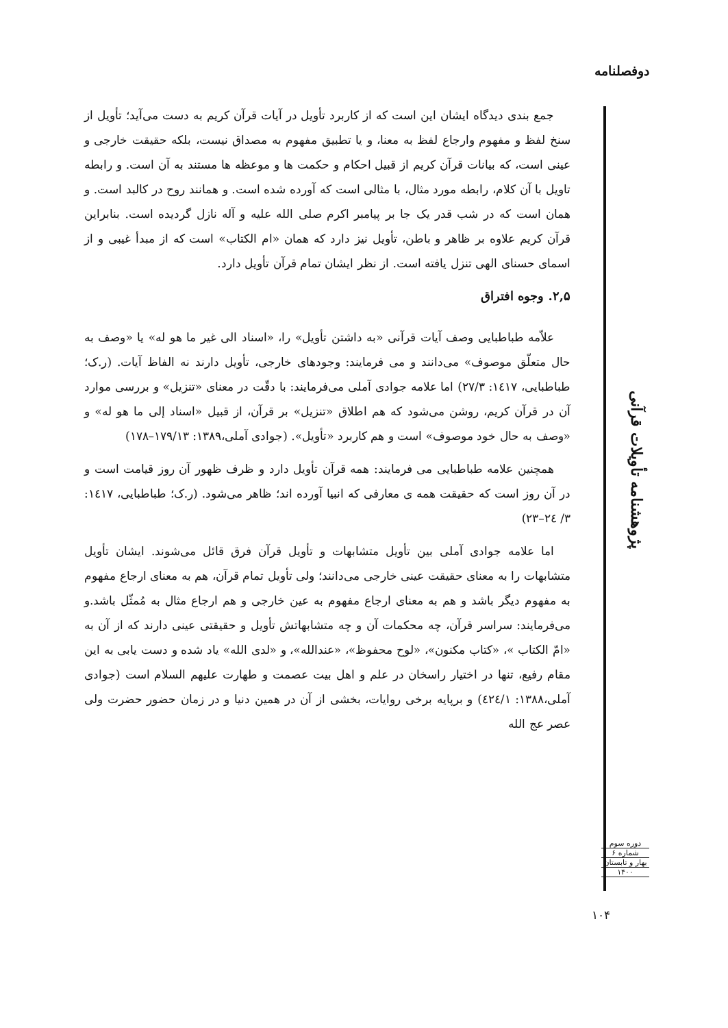دوفصلنامه
جمع بندی دیدگاه ایشان این است که از کاربرد تأویل در آیات قرآن کریم به دست می‌آید؛ تأویل از سنخ لفظ و مفهوم وارجاع لفظ به معنا، و یا تطبیق مفهوم به مصداق نیست، بلکه حقیقت خارجی و عینی است، که بیانات قرآن کریم از قبیل احکام و حکمت ها و موعظه ها مستند به آن است. و رابطه تاویل با آن کلام، رابطه مورد مثال، با مثالی است که آورده شده است. و همانند روح در کالبد است. و همان است که در شب قدر یک جا بر پیامبر اکرم صلی الله علیه و آله نازل گردیده است. بنابراین قرآن کریم علاوه بر ظاهر و باطن، تأویل نیز دارد که همان «ام الکتاب» است که از مبدأ غیبی و از اسمای حسنای الهی تنزل یافته است. از نظر ایشان تمام قرآن تأویل دارد.
۲,۵. وجوه افتراق
علاّمه طباطبایی وصف آیات قرآنی «به داشتن تأویل» را، «اسناد الی غیر ما هو له» یا «وصف به حال متعلّق موصوف» می‌دانند و می فرمایند: وجودهای خارجی، تأویل دارند نه الفاظ آیات. (ر.ک؛ طباطبایی، ١٤١٧: ٢٧/٣) اما علامه جوادی آملی می‌فرمایند: با دقّت در معنای «تنزیل» و بررسی موارد آن در قرآن کریم، روشن می‌شود که هم اطلاق «تنزیل» بر قرآن، از قبیل «اسناد إلی ما هو له» و «وصف به حال خود موصوف» است و هم کاربرد «تأویل». (جوادی آملی،۱۳۸۹: ۱۷۹/۱۳–۱۷۸)
همچنین علامه طباطبایی می فرمایند: همه قرآن تأویل دارد و ظرف ظهور آن روز قیامت است و در آن روز است که حقیقت همه ی معارفی که انبیا آورده اند؛ ظاهر می‌شود. (ر.ک؛ طباطبایی، ١٤١٧: ٣/ ٢٤–٢٣)
اما علامه جوادی آملی بین تأویل متشابهات و تأویل قرآن فرق قائل می‌شوند. ایشان تأویل متشابهات را به معنای حقیقت عینی خارجی می‌دانند؛ ولی تأویل تمام قرآن، هم به معنای ارجاع مفهوم به مفهوم دیگر باشد و هم به معنای ارجاع مفهوم به عین خارجی و هم ارجاع مثال به مُمثّل باشد.و می‌فرمایند: سراسر قرآن، چه محکمات آن و چه متشابهاتش تأویل و حقیقتی عینی دارند که از آن به «امّ الکتاب »، «کتاب مکنون»، «لوح محفوظ»، «عندالله»، و «لدی الله» یاد شده و دست یابی به این مقام رفیع، تنها در اختیار راسخان در علم و اهل بیت عصمت و طهارت علیهم السلام است (جوادی آملی،۱۳۸۸: ٤٢٤/١) و برپایه برخی روایات، بخشی از آن در همین دنیا و در زمان حضور حضرت ولی عصر عج الله
پژوهشنامه تأویلات قرآنی
دوره سوم
شماره ۶
بهار و تابستان
۱۴۰۰
۱۰۴